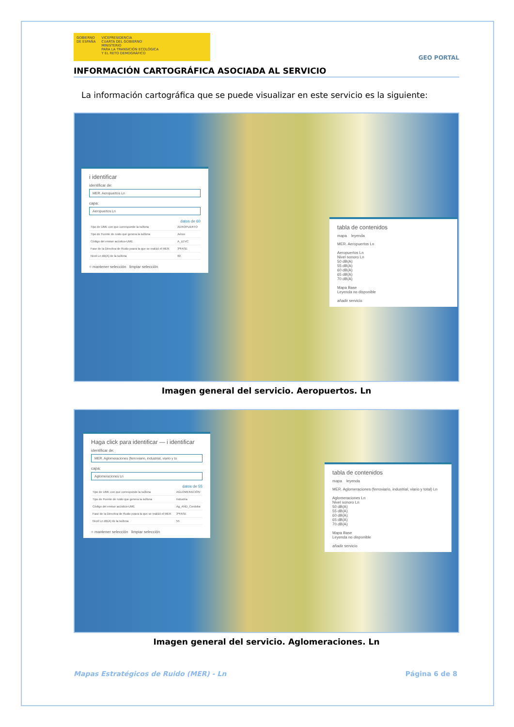GOBIERNO
DE ESPAÑA
VICEPRESIDENCIA
CUARTA DEL GOBIERNO
MINISTERIO
PARA LA TRANSICIÓN ECOLÓGICA
Y EL RETO DEMOGRÁFICO
GEO PORTAL
INFORMACIÓN CARTOGRÁFICA ASOCIADA AL SERVICIO
La información cartográfica que se puede visualizar en este servicio es la siguiente:
i identificar
identificar de:
MER. Aeropuertos Ln
capa:
Aeropuertos Ln
datos de 60
| Tipo de UME con que corresponde la isófona | AEROPUERTO |
| Tipo de Fuente de ruido que genera la isófona | Aéreo |
| Código del emisor acústico-UME | A_LEVC |
| Fase de la Directiva de Ruido poara la que se realizó el MER | 3ªFASE |
| Nivel Ln dB(A) de la isófona | 60 |
○ mantener selección limpiar selección
tabla de contenidos
mapa leyenda
MER. Aeropuertos Ln
Aeropuertos Ln
Nivel sonoro Ln
50 dB(A)
55 dB(A)
60 dB(A)
65 dB(A)
70 dB(A)
Mapa Base
Leyenda no disponible
añadir servicio
Imagen general del servicio. Aeropuertos. Ln
Haga click para identificar — i identificar
identificar de:
MER. Aglomeraciones (ferroviario, industrial, viario y to
capa:
Aglomeraciones Ln
datos de 55
| Tipo de UME con que corresponde la isófona | AGLOMERACIÓN |
| Tipo de Fuente de ruido que genera la isófona | Industria |
| Código del emisor acústico-UME | Ag_AND_Cordoba |
| Fase de la Directiva de Ruido poara la que se realizó el MER | 3ªFASE |
| Nivel Ln dB(A) de la isófona | 55 |
○ mantener selección limpiar selección
tabla de contenidos
mapa leyenda
MER. Aglomeraciones (ferroviario, industrial, viario y total) Ln
Aglomeraciones Ln
Nivel sonoro Ln
50 dB(A)
55 dB(A)
60 dB(A)
65 dB(A)
70 dB(A)
Mapa Base
Leyenda no disponible
añadir servicio
Imagen general del servicio. Aglomeraciones. Ln
Mapas Estratégicos de Ruido (MER) - Ln Página 6 de 8